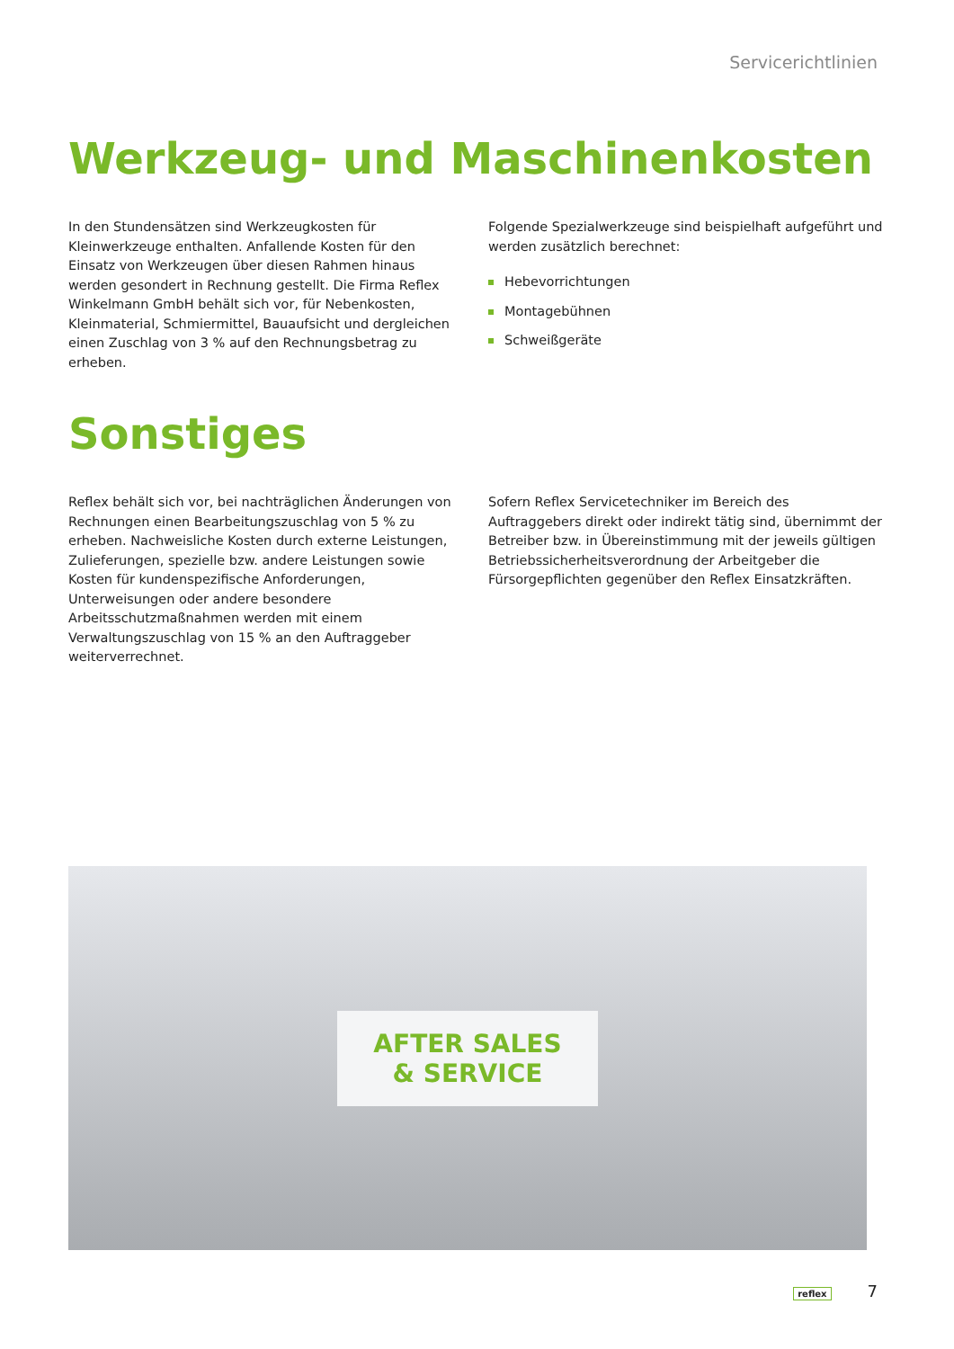Servicerichtlinien
Werkzeug- und Maschinenkosten
In den Stundensätzen sind Werkzeugkosten für Kleinwerkzeuge enthalten. Anfallende Kosten für den Einsatz von Werkzeugen über diesen Rahmen hinaus werden gesondert in Rechnung gestellt. Die Firma Reflex Winkelmann GmbH behält sich vor, für Nebenkosten, Kleinmaterial, Schmiermittel, Bauaufsicht und dergleichen einen Zuschlag von 3 % auf den Rechnungsbetrag zu erheben.
Folgende Spezialwerkzeuge sind beispielhaft aufgeführt und werden zusätzlich berechnet:
Hebevorrichtungen
Montagebühnen
Schweißgeräte
Sonstiges
Reflex behält sich vor, bei nachträglichen Änderungen von Rechnungen einen Bearbeitungszuschlag von 5 % zu erheben. Nachweisliche Kosten durch externe Leistungen, Zulieferungen, spezielle bzw. andere Leistungen sowie Kosten für kundenspezifische Anforderungen, Unterweisungen oder andere besondere Arbeitsschutzmaßnahmen werden mit einem Verwaltungszuschlag von 15 % an den Auftraggeber weiterverrechnet.
Sofern Reflex Servicetechniker im Bereich des Auftraggebers direkt oder indirekt tätig sind, übernimmt der Betreiber bzw. in Übereinstimmung mit der jeweils gültigen Betriebssicherheitsverordnung der Arbeitgeber die Fürsorgepflichten gegenüber den Reflex Einsatzkräften.
AFTER SALES
& SERVICE
reflex 7